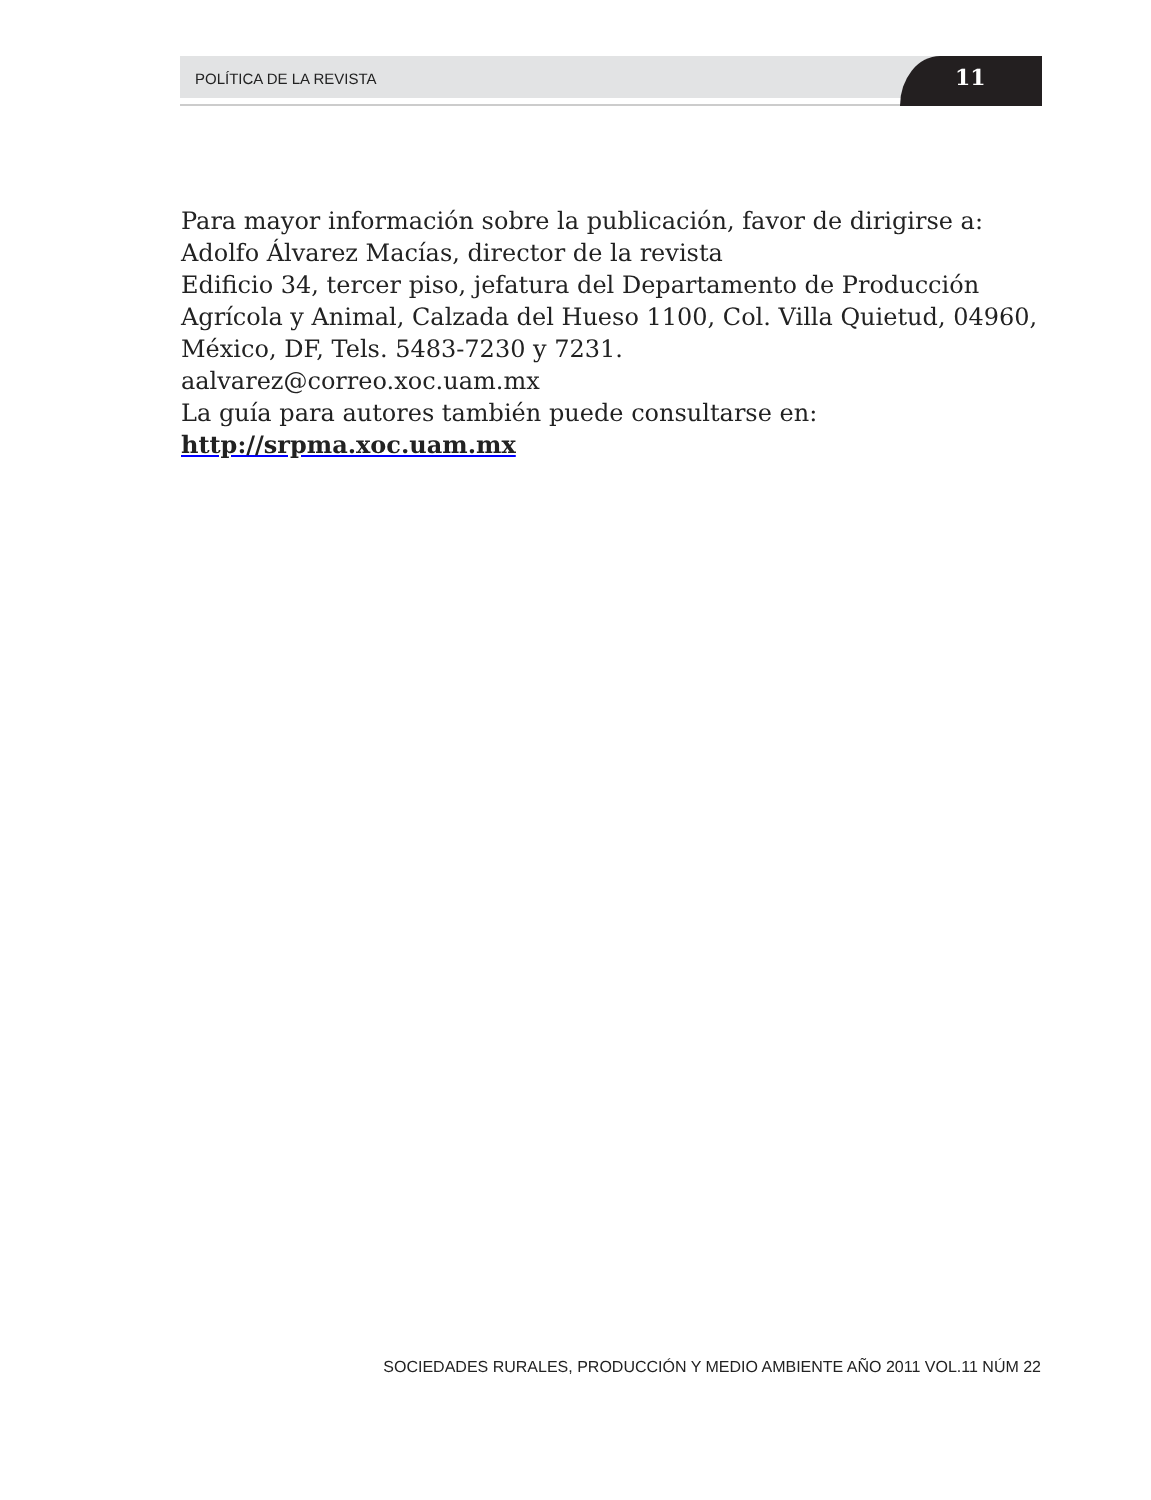POLÍTICA DE LA REVISTA 11
Para mayor información sobre la publicación, favor de dirigirse a:
Adolfo Álvarez Macías, director de la revista
Edificio 34, tercer piso, jefatura del Departamento de Producción Agrícola y Animal, Calzada del Hueso 1100, Col. Villa Quietud, 04960, México, DF, Tels. 5483-7230 y 7231.
aalvarez@correo.xoc.uam.mx
La guía para autores también puede consultarse en:
http://srpma.xoc.uam.mx
SOCIEDADES RURALES, PRODUCCIÓN Y MEDIO AMBIENTE AÑO 2011 VOL.11 NÚM 22